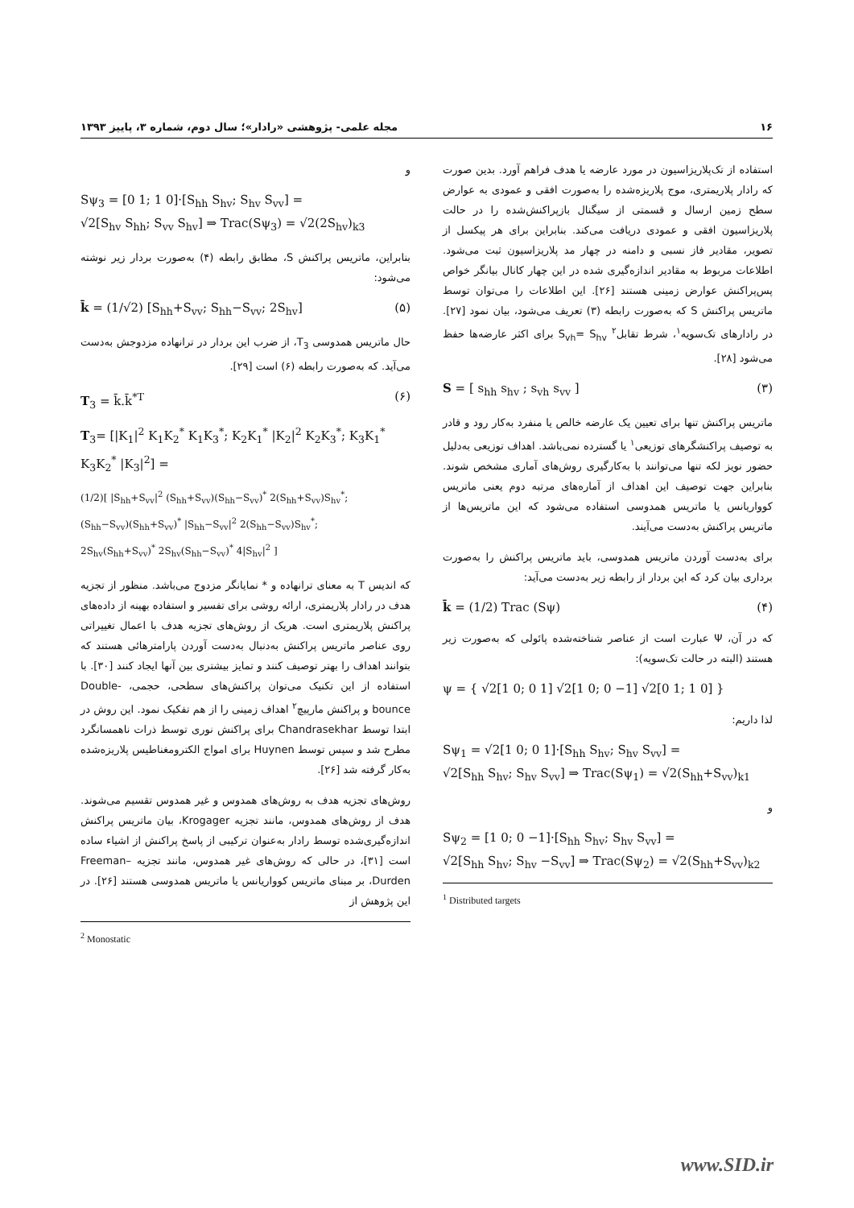۱۶ مجله علمی- پژوهشی «رادار»؛ سال دوم، شماره ۳، پاییز ۱۳۹۳
استفاده از تک‌پلاریزاسیون در مورد عارضه یا هدف فراهم آورد. بدین صورت که رادار پلاریمتری، موج پلاریزه‌شده را به‌صورت افقی و عمودی به عوارض سطح زمین ارسال و قسمتی از سیگنال بازپراکنش‌شده را در حالت پلاریزاسیون افقی و عمودی دریافت می‌کند. بنابراین برای هر پیکسل از تصویر، مقادیر فاز نسبی و دامنه در چهار مد پلاریزاسیون ثبت می‌شود. اطلاعات مربوط به مقادیر اندازه‌گیری شده در این چهار کانال بیانگر خواص پس‌پراکنش عوارض زمینی هستند [۲۶]. این اطلاعات را می‌توان توسط ماتریس پراکنش S که به‌صورت رابطه (۳) تعریف می‌شود، بیان نمود [۲۷]. در رادارهای تک‌سویه<sup>۱</sup>، شرط تقابل<sup>۲</sup> S<sub>vh</sub>= S<sub>hv</sub> برای اکثر عارضه‌ها حفظ می‌شود [۲۸].
S = [ s<sub>hh</sub> s<sub>hv</sub> ; s<sub>vh</sub> s<sub>vv</sub> ] (۳)
ماتریس پراکنش تنها برای تعیین یک عارضه خالص یا منفرد به‌کار رود و قادر به توصیف پراکنشگرهای توزیعی<sup>۱</sup> یا گسترده نمی‌باشد. اهداف توزیعی به‌دلیل حضور نویز لکه تنها می‌توانند با به‌کارگیری روش‌های آماری مشخص شوند. بنابراین جهت توصیف این اهداف از آماره‌های مرتبه دوم یعنی ماتریس کوواریانس یا ماتریس همدوسی استفاده می‌شود که این ماتریس‌ها از ماتریس پراکنش به‌دست می‌آیند.
برای به‌دست آوردن ماتریس همدوسی، باید ماتریس پراکنش را به‌صورت برداری بیان کرد که این بردار از رابطه زیر به‌دست می‌آید:
k̄ = (1/2) Trac (Sψ) (۴)
که در آن، Ψ عبارت است از عناصر شناخته‌شده پائولی که به‌صورت زیر هستند (البته در حالت تک‌سویه):
ψ = { √2[1 0; 0 1] √2[1 0; 0 −1] √2[0 1; 1 0] }
لذا داریم:
Sψ<sub>1</sub> = √2[1 0; 0 1]·[S<sub>hh</sub> S<sub>hv</sub>; S<sub>hv</sub> S<sub>vv</sub>] =
√2[S<sub>hh</sub> S<sub>hv</sub>; S<sub>hv</sub> S<sub>vv</sub>] ⇒ Trac(Sψ<sub>1</sub>) = √2(S<sub>hh</sub>+S<sub>vv</sub>)<sub>k1</sub>
و
Sψ<sub>2</sub> = [1 0; 0 −1]·[S<sub>hh</sub> S<sub>hv</sub>; S<sub>hv</sub> S<sub>vv</sub>] =
√2[S<sub>hh</sub> S<sub>hv</sub>; S<sub>hv</sub> −S<sub>vv</sub>] ⇒ Trac(Sψ<sub>2</sub>) = √2(S<sub>hh</sub>+S<sub>vv</sub>)<sub>k2</sub>
<sup>1</sup> Distributed targets
و
Sψ<sub>3</sub> = [0 1; 1 0]·[S<sub>hh</sub> S<sub>hv</sub>; S<sub>hv</sub> S<sub>vv</sub>] =
√2[S<sub>hv</sub> S<sub>hh</sub>; S<sub>vv</sub> S<sub>hv</sub>] ⇒ Trac(Sψ<sub>3</sub>) = √2(2S<sub>hv</sub>)<sub>k3</sub>
بنابراین، ماتریس پراکنش S، مطابق رابطه (۴) به‌صورت بردار زیر نوشته می‌شود:
k̄ = (1/√2) [S<sub>hh</sub>+S<sub>vv</sub>; S<sub>hh</sub>−S<sub>vv</sub>; 2S<sub>hv</sub>] (۵)
حال ماتریس همدوسی T<sub>3</sub>، از ضرب این بردار در ترانهاده مزدوجش به‌دست می‌آید. که به‌صورت رابطه (۶) است [۲۹].
T<sub>3</sub> = k̄.k̄<sup>*T</sup> (۶)
T<sub>3</sub>= [|K<sub>1</sub>|<sup>2</sup> K<sub>1</sub>K<sub>2</sub><sup>*</sup> K<sub>1</sub>K<sub>3</sub><sup>*</sup>; K<sub>2</sub>K<sub>1</sub><sup>*</sup> |K<sub>2</sub>|<sup>2</sup> K<sub>2</sub>K<sub>3</sub><sup>*</sup>; K<sub>3</sub>K<sub>1</sub><sup>*</sup> K<sub>3</sub>K<sub>2</sub><sup>*</sup> |K<sub>3</sub>|<sup>2</sup>] =
(1/2)[ |S<sub>hh</sub>+S<sub>vv</sub>|<sup>2</sup> (S<sub>hh</sub>+S<sub>vv</sub>)(S<sub>hh</sub>−S<sub>vv</sub>)<sup>*</sup> 2(S<sub>hh</sub>+S<sub>vv</sub>)S<sub>hv</sub><sup>*</sup>;
(S<sub>hh</sub>−S<sub>vv</sub>)(S<sub>hh</sub>+S<sub>vv</sub>)<sup>*</sup> |S<sub>hh</sub>−S<sub>vv</sub>|<sup>2</sup> 2(S<sub>hh</sub>−S<sub>vv</sub>)S<sub>hv</sub><sup>*</sup>;
2S<sub>hv</sub>(S<sub>hh</sub>+S<sub>vv</sub>)<sup>*</sup> 2S<sub>hv</sub>(S<sub>hh</sub>−S<sub>vv</sub>)<sup>*</sup> 4|S<sub>hv</sub>|<sup>2</sup> ]
که اندیس T به معنای ترانهاده و * نمایانگر مزدوج می‌باشد. منظور از تجزیه هدف در رادار پلاریمتری، ارائه روشی برای تفسیر و استفاده بهینه از داده‌های پراکنش پلاریمتری است. هریک از روش‌های تجزیه هدف با اعمال تغییراتی روی عناصر ماتریس پراکنش به‌دنبال به‌دست آوردن پارامترهائی هستند که بتوانند اهداف را بهتر توصیف کنند و تمایز بیشتری بین آنها ایجاد کنند [۳۰]. با استفاده از این تکنیک می‌توان پراکنش‌های سطحی، حجمی، Double-bounce و پراکنش مارپیچ<sup>۲</sup> اهداف زمینی را از هم تفکیک نمود. این روش در ابتدا توسط Chandrasekhar برای پراکنش نوری توسط ذرات ناهمسانگرد مطرح شد و سپس توسط Huynen برای امواج الکترومغناطیس پلاریزه‌شده به‌کار گرفته شد [۲۶].
روش‌های تجزیه هدف به روش‌های همدوس و غیر همدوس تقسیم می‌شوند. هدف از روش‌های همدوس، مانند تجزیه Krogager، بیان ماتریس پراکنش اندازه‌گیری‌شده توسط رادار به‌عنوان ترکیبی از پاسخ پراکنش از اشیاء ساده است [۳۱]، در حالی که روش‌های غیر همدوس، مانند تجزیه Freeman–Durden، بر مبنای ماتریس کوواریانس یا ماتریس همدوسی هستند [۲۶]. در این پژوهش از
<sup>2</sup> Monostatic
www.SID.ir